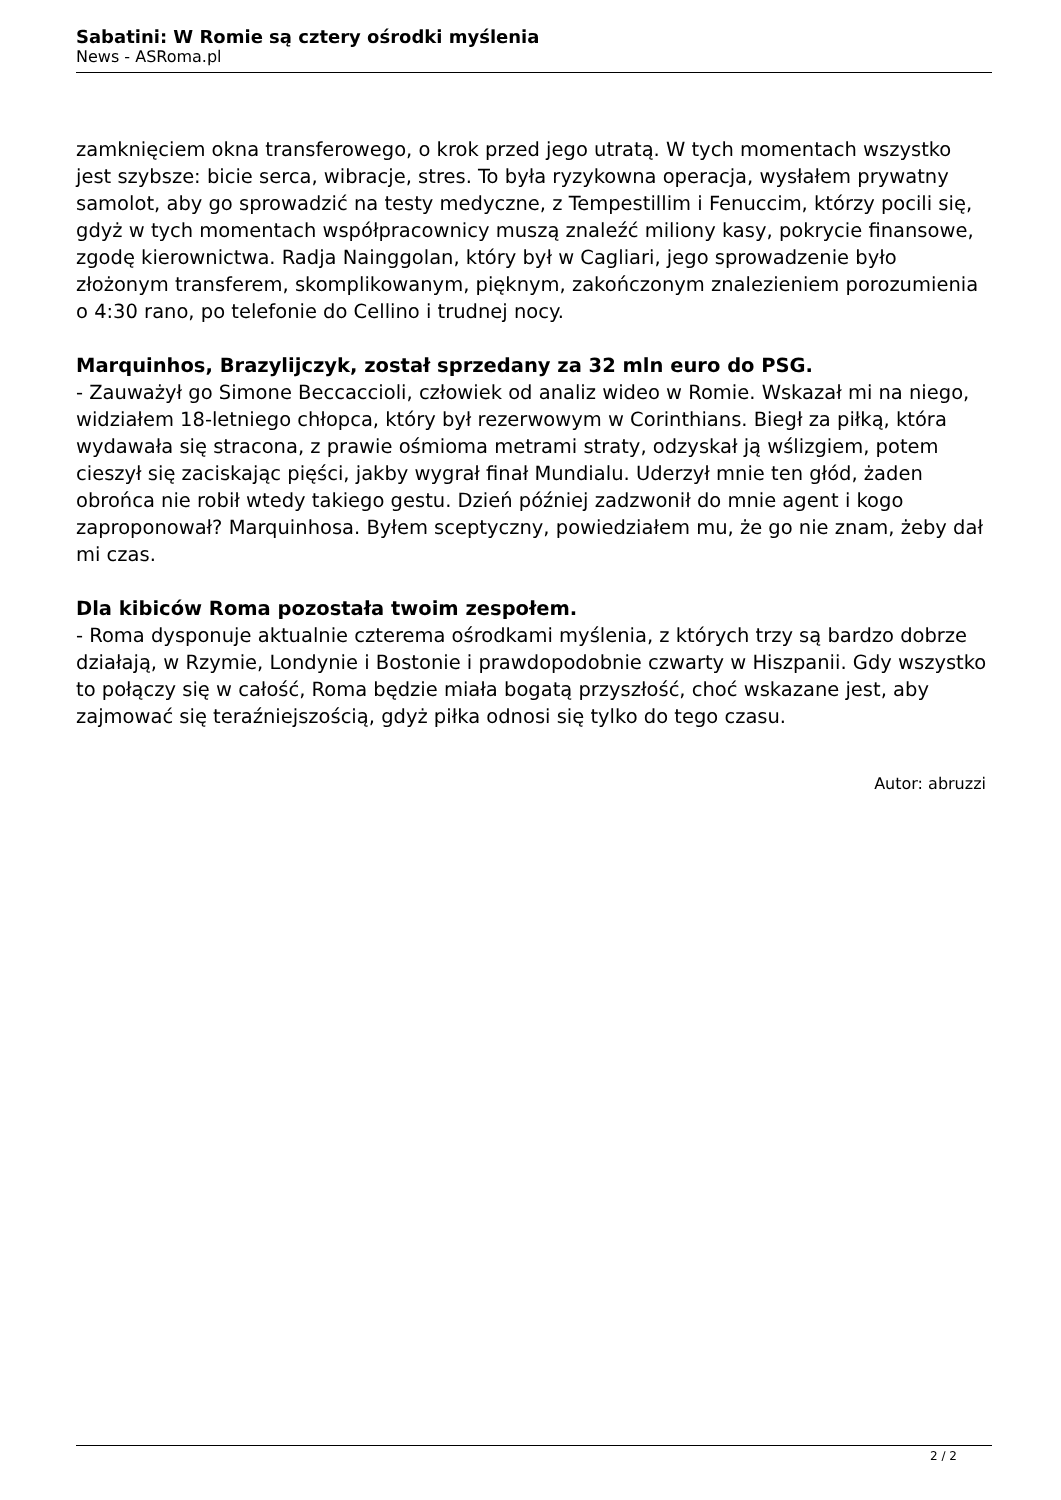Sabatini: W Romie są cztery ośrodki myślenia
News - ASRoma.pl
zamknięciem okna transferowego, o krok przed jego utratą. W tych momentach wszystko jest szybsze: bicie serca, wibracje, stres. To była ryzykowna operacja, wysłałem prywatny samolot, aby go sprowadzić na testy medyczne, z Tempestillim i Fenuccim, którzy pocili się, gdyż w tych momentach współpracownicy muszą znaleźć miliony kasy, pokrycie finansowe, zgodę kierownictwa. Radja Nainggolan, który był w Cagliari, jego sprowadzenie było złożonym transferem, skomplikowanym, pięknym, zakończonym znalezieniem porozumienia o 4:30 rano, po telefonie do Cellino i trudnej nocy.
Marquinhos, Brazylijczyk, został sprzedany za 32 mln euro do PSG.
- Zauważył go Simone Beccaccioli, człowiek od analiz wideo w Romie. Wskazał mi na niego, widziałem 18-letniego chłopca, który był rezerwowym w Corinthians. Biegł za piłką, która wydawała się stracona, z prawie ośmioma metrami straty, odzyskał ją wślizgiem, potem cieszył się zaciskając pięści, jakby wygrał finał Mundialu. Uderzył mnie ten głód, żaden obrońca nie robił wtedy takiego gestu. Dzień później zadzwonił do mnie agent i kogo zaproponował? Marquinhosa. Byłem sceptyczny, powiedziałem mu, że go nie znam, żeby dał mi czas.
Dla kibiców Roma pozostała twoim zespołem.
- Roma dysponuje aktualnie czterema ośrodkami myślenia, z których trzy są bardzo dobrze działają, w Rzymie, Londynie i Bostonie i prawdopodobnie czwarty w Hiszpanii. Gdy wszystko to połączy się w całość, Roma będzie miała bogatą przyszłość, choć wskazane jest, aby zajmować się teraźniejszością, gdyż piłka odnosi się tylko do tego czasu.
Autor: abruzzi
2 / 2